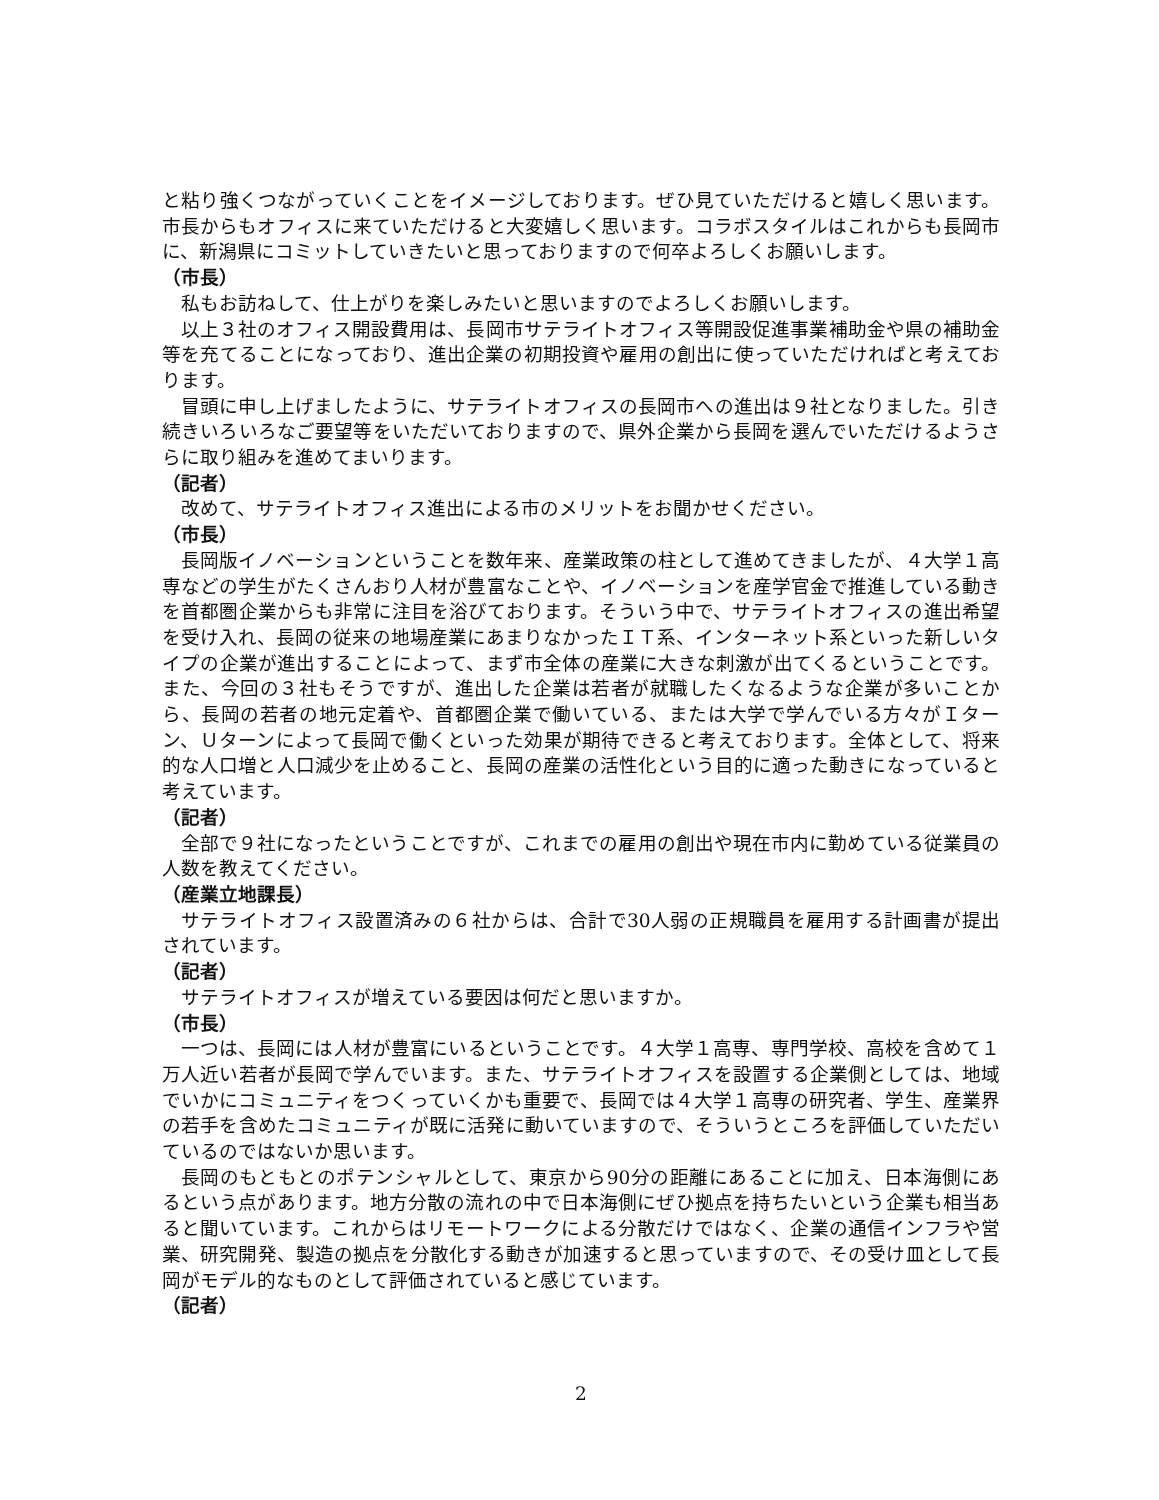と粘り強くつながっていくことをイメージしております。ぜひ見ていただけると嬉しく思います。市長からもオフィスに来ていただけると大変嬉しく思います。コラボスタイルはこれからも長岡市に、新潟県にコミットしていきたいと思っておりますので何卒よろしくお願いします。
（市長）
私もお訪ねして、仕上がりを楽しみたいと思いますのでよろしくお願いします。
以上３社のオフィス開設費用は、長岡市サテライトオフィス等開設促進事業補助金や県の補助金等を充てることになっており、進出企業の初期投資や雇用の創出に使っていただければと考えております。
冒頭に申し上げましたように、サテライトオフィスの長岡市への進出は９社となりました。引き続きいろいろなご要望等をいただいておりますので、県外企業から長岡を選んでいただけるようさらに取り組みを進めてまいります。
（記者）
改めて、サテライトオフィス進出による市のメリットをお聞かせください。
（市長）
長岡版イノベーションということを数年来、産業政策の柱として進めてきましたが、４大学１高専などの学生がたくさんおり人材が豊富なことや、イノベーションを産学官金で推進している動きを首都圏企業からも非常に注目を浴びております。そういう中で、サテライトオフィスの進出希望を受け入れ、長岡の従来の地場産業にあまりなかったＩＴ系、インターネット系といった新しいタイプの企業が進出することによって、まず市全体の産業に大きな刺激が出てくるということです。また、今回の３社もそうですが、進出した企業は若者が就職したくなるような企業が多いことから、長岡の若者の地元定着や、首都圏企業で働いている、または大学で学んでいる方々がＩターン、Ｕターンによって長岡で働くといった効果が期待できると考えております。全体として、将来的な人口増と人口減少を止めること、長岡の産業の活性化という目的に適った動きになっていると考えています。
（記者）
全部で９社になったということですが、これまでの雇用の創出や現在市内に勤めている従業員の人数を教えてください。
（産業立地課長）
サテライトオフィス設置済みの６社からは、合計で30人弱の正規職員を雇用する計画書が提出されています。
（記者）
サテライトオフィスが増えている要因は何だと思いますか。
（市長）
一つは、長岡には人材が豊富にいるということです。４大学１高専、専門学校、高校を含めて１万人近い若者が長岡で学んでいます。また、サテライトオフィスを設置する企業側としては、地域でいかにコミュニティをつくっていくかも重要で、長岡では４大学１高専の研究者、学生、産業界の若手を含めたコミュニティが既に活発に動いていますので、そういうところを評価していただいているのではないか思います。
長岡のもともとのポテンシャルとして、東京から90分の距離にあることに加え、日本海側にあるという点があります。地方分散の流れの中で日本海側にぜひ拠点を持ちたいという企業も相当あると聞いています。これからはリモートワークによる分散だけではなく、企業の通信インフラや営業、研究開発、製造の拠点を分散化する動きが加速すると思っていますので、その受け皿として長岡がモデル的なものとして評価されていると感じています。
（記者）
2